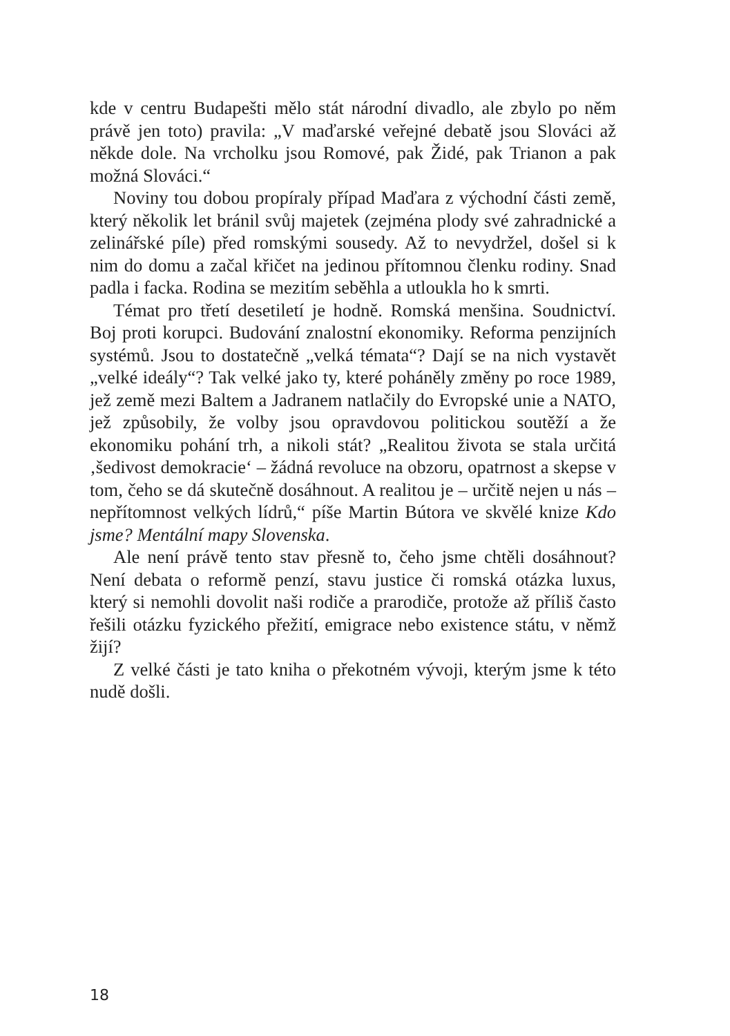kde v centru Budapešti mělo stát národní divadlo, ale zbylo po něm právě jen toto) pravila: „V maďarské veřejné debatě jsou Slováci až někde dole. Na vrcholku jsou Romové, pak Židé, pak Trianon a pak možná Slováci.“
Noviny tou dobou propíraly případ Maďara z východní části země, který několik let bránil svůj majetek (zejména plody své zahradnické a zelinářské píle) před romskými sousedy. Až to nevydržel, došel si k nim do domu a začal křičet na jedinou přítomnou členku rodiny. Snad padla i facka. Rodina se mezitím seběhla a utloukla ho k smrti.
Témat pro třetí desetiletí je hodně. Romská menšina. Soudnictví. Boj proti korupci. Budování znalostní ekonomiky. Reforma penzijních systémů. Jsou to dostatečně „velká témata“? Dají se na nich vystavět „velké ideály“? Tak velké jako ty, které poháněly změny po roce 1989, jež země mezi Baltem a Jadranem natlačily do Evropské unie a NATO, jež způsobily, že volby jsou opravdovou politickou soutěží a že ekonomiku pohání trh, a nikoli stát? „Realitou života se stala určitá ‚šedivost demokracie‘ – žádná revoluce na obzoru, opatrnost a skepse v tom, čeho se dá skutečně dosáhnout. A realitou je – určitě nejen u nás – nepřítomnost velkých lídrů,“ píše Martin Bútora ve skvělé knize Kdo jsme? Mentální mapy Slovenska.
Ale není právě tento stav přesně to, čeho jsme chtěli dosáhnout? Není debata o reformě penzí, stavu justice či romská otázka luxus, který si nemohli dovolit naši rodiče a prarodiče, protože až příliš často řešili otázku fyzického přežití, emigrace nebo existence státu, v němž žijí?
Z velké části je tato kniha o překotném vývoji, kterým jsme k této nudě došli.
18